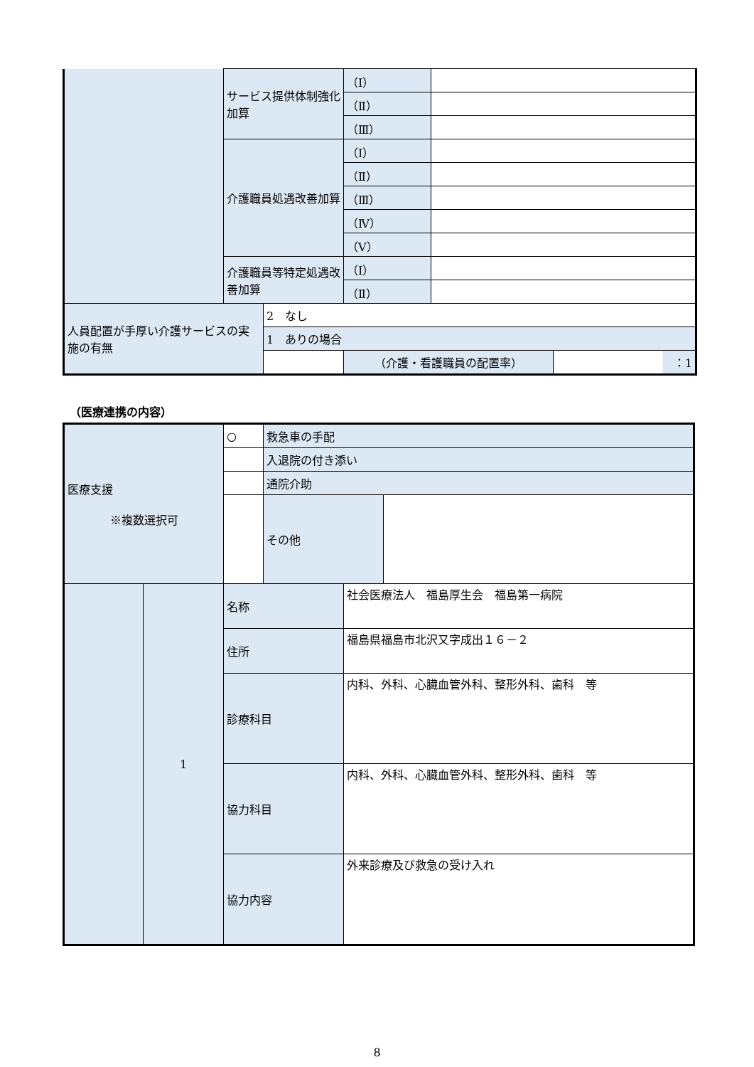| | サービス提供体制強化加算 | | （Ⅰ） | | |
| | | | （Ⅱ） | | |
| | | | （Ⅲ） | | |
| | 介護職員処遇改善加算 | | （Ⅰ） | | |
| | | | （Ⅱ） | | |
| | | | （Ⅲ） | | |
| | | | （Ⅳ） | | |
| | | | （Ⅴ） | | |
| | 介護職員等特定処遇改善加算 | | （Ⅰ） | | |
| | | | （Ⅱ） | | |
| 人員配置が手厚い介護サービスの実施の有無 | | 2 なし | | | |
| | | 1 ありの場合 | | | |
| | | | （介護・看護職員の配置率） | | ：1 |
（医療連携の内容）
| 医療支援 ※複数選択可 | | ○ | 救急車の手配 | | |
| | | | 入退院の付き添い | | |
| | | | 通院介助 | | |
| | | | その他 | | |
| | 1 | 名称 | | 社会医療法人 福島厚生会 福島第一病院 | |
| | | 住所 | | 福島県福島市北沢又字成出１６－２ | |
| | | 診療科目 | | 内科、外科、心臓血管外科、整形外科、歯科 等 | |
| | | 協力科目 | | 内科、外科、心臓血管外科、整形外科、歯科 等 | |
| | | 協力内容 | | 外来診療及び救急の受け入れ | |
8